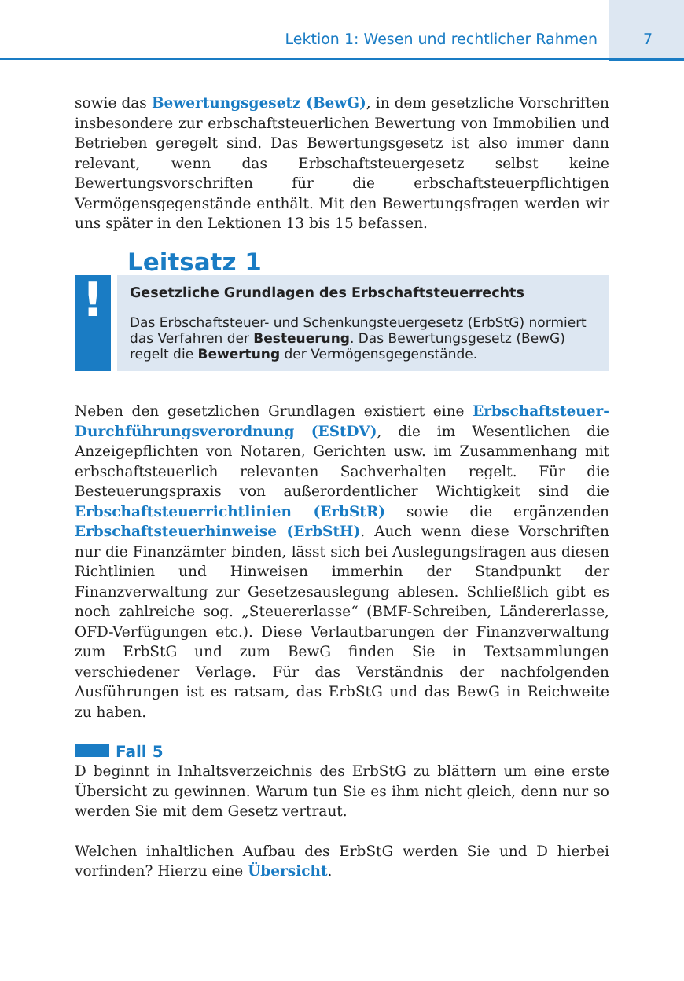Lektion 1: Wesen und rechtlicher Rahmen 7
sowie das Bewertungsgesetz (BewG), in dem gesetzliche Vorschriften insbesondere zur erbschaftsteuerlichen Bewertung von Immobilien und Betrieben geregelt sind. Das Bewertungsgesetz ist also immer dann relevant, wenn das Erbschaftsteuergesetz selbst keine Bewertungsvorschriften für die erbschaftsteuerpflichtigen Vermögensgegenstände enthält. Mit den Bewertungsfragen werden wir uns später in den Lektionen 13 bis 15 befassen.
Leitsatz 1
!
Gesetzliche Grundlagen des Erbschaftsteuerrechts
Das Erbschaftsteuer- und Schenkungsteuergesetz (ErbStG) normiert das Verfahren der Besteuerung. Das Bewertungsgesetz (BewG) regelt die Bewertung der Vermögensgegenstände.
Neben den gesetzlichen Grundlagen existiert eine Erbschaftsteuer-Durchführungsverordnung (EStDV), die im Wesentlichen die Anzeigepflichten von Notaren, Gerichten usw. im Zusammenhang mit erbschaftsteuerlich relevanten Sachverhalten regelt. Für die Besteuerungspraxis von außerordentlicher Wichtigkeit sind die Erbschaftsteuerrichtlinien (ErbStR) sowie die ergänzenden Erbschaftsteuerhinweise (ErbStH). Auch wenn diese Vorschriften nur die Finanzämter binden, lässt sich bei Auslegungsfragen aus diesen Richtlinien und Hinweisen immerhin der Standpunkt der Finanzverwaltung zur Gesetzesauslegung ablesen. Schließlich gibt es noch zahlreiche sog. „Steuererlasse“ (BMF-Schreiben, Ländererlasse, OFD-Verfügungen etc.). Diese Verlautbarungen der Finanzverwaltung zum ErbStG und zum BewG finden Sie in Textsammlungen verschiedener Verlage. Für das Verständnis der nachfolgenden Ausführungen ist es ratsam, das ErbStG und das BewG in Reichweite zu haben.
Fall 5
D beginnt in Inhaltsverzeichnis des ErbStG zu blättern um eine erste Übersicht zu gewinnen. Warum tun Sie es ihm nicht gleich, denn nur so werden Sie mit dem Gesetz vertraut.
Welchen inhaltlichen Aufbau des ErbStG werden Sie und D hierbei vorfinden? Hierzu eine Übersicht.